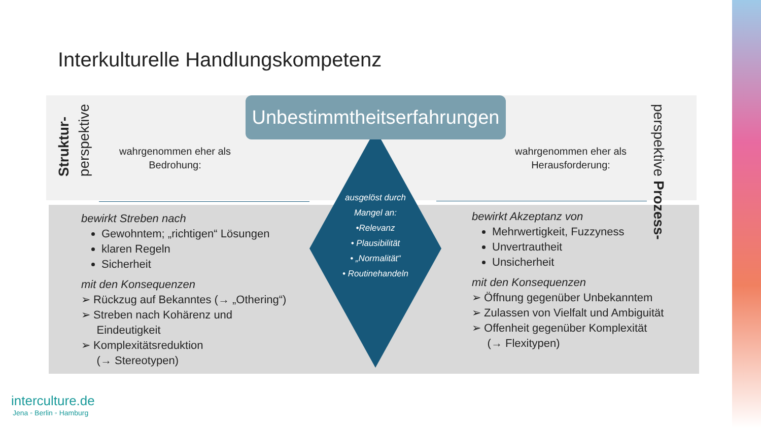Interkulturelle Handlungskompetenz
Unbestimmtheitserfahrungen
Struktur-
perspektive
perspektive Prozess-
wahrgenommen eher als
Bedrohung:
wahrgenommen eher als
Herausforderung:
ausgelöst durch
Mangel an:
•Relevanz
• Plausibilität
• „Normalität“
• Routinehandeln
bewirkt Streben nach
Gewohntem; „richtigen“ Lösungen
klaren Regeln
Sicherheit
mit den Konsequenzen
➢ Rückzug auf Bekanntes (→ „Othering“)
➢ Streben nach Kohärenz und
Eindeutigkeit
➢ Komplexitätsreduktion
(→ Stereotypen)
bewirkt Akzeptanz von
Mehrwertigkeit, Fuzzyness
Unvertrautheit
Unsicherheit
mit den Konsequenzen
➢ Öffnung gegenüber Unbekanntem
➢ Zulassen von Vielfalt und Ambiguität
➢ Offenheit gegenüber Komplexität
(→ Flexitypen)
interculture.de
Jena ◦ Berlin ◦ Hamburg